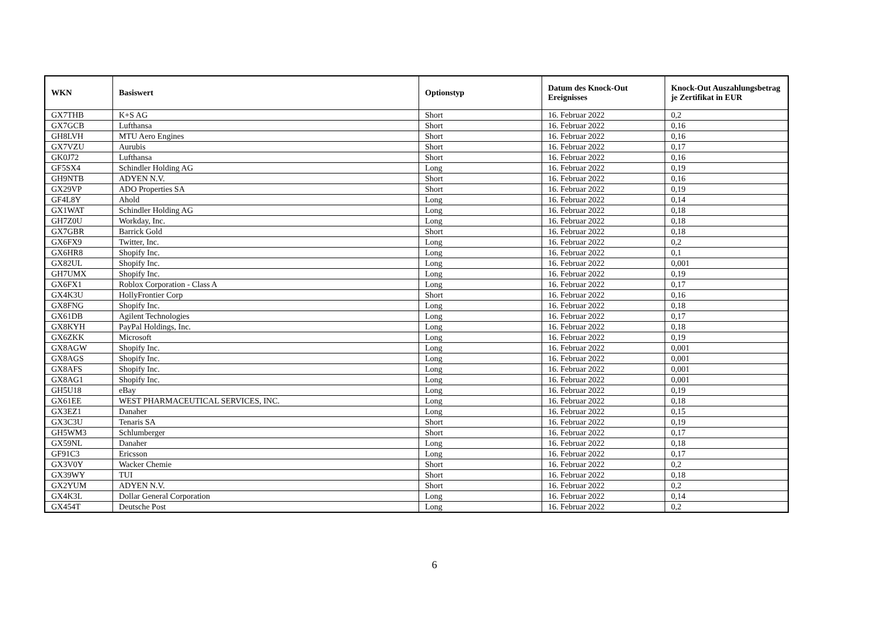| WKN | Basiswert | Optionstyp | Datum des Knock-Out Ereignisses | Knock-Out Auszahlungsbetrag je Zertifikat in EUR |
| --- | --- | --- | --- | --- |
| GX7THB | K+S AG | Short | 16. Februar 2022 | 0,2 |
| GX7GCB | Lufthansa | Short | 16. Februar 2022 | 0,16 |
| GH8LVH | MTU Aero Engines | Short | 16. Februar 2022 | 0,16 |
| GX7VZU | Aurubis | Short | 16. Februar 2022 | 0,17 |
| GK0J72 | Lufthansa | Short | 16. Februar 2022 | 0,16 |
| GF5SX4 | Schindler Holding AG | Long | 16. Februar 2022 | 0,19 |
| GH9NTB | ADYEN N.V. | Short | 16. Februar 2022 | 0,16 |
| GX29VP | ADO Properties SA | Short | 16. Februar 2022 | 0,19 |
| GF4L8Y | Ahold | Long | 16. Februar 2022 | 0,14 |
| GX1WAT | Schindler Holding AG | Long | 16. Februar 2022 | 0,18 |
| GH7Z0U | Workday, Inc. | Long | 16. Februar 2022 | 0,18 |
| GX7GBR | Barrick Gold | Short | 16. Februar 2022 | 0,18 |
| GX6FX9 | Twitter, Inc. | Long | 16. Februar 2022 | 0,2 |
| GX6HR8 | Shopify Inc. | Long | 16. Februar 2022 | 0,1 |
| GX82UL | Shopify Inc. | Long | 16. Februar 2022 | 0,001 |
| GH7UMX | Shopify Inc. | Long | 16. Februar 2022 | 0,19 |
| GX6FX1 | Roblox Corporation - Class A | Long | 16. Februar 2022 | 0,17 |
| GX4K3U | HollyFrontier Corp | Short | 16. Februar 2022 | 0,16 |
| GX8FNG | Shopify Inc. | Long | 16. Februar 2022 | 0,18 |
| GX61DB | Agilent Technologies | Long | 16. Februar 2022 | 0,17 |
| GX8KYH | PayPal Holdings, Inc. | Long | 16. Februar 2022 | 0,18 |
| GX6ZKK | Microsoft | Long | 16. Februar 2022 | 0,19 |
| GX8AGW | Shopify Inc. | Long | 16. Februar 2022 | 0,001 |
| GX8AGS | Shopify Inc. | Long | 16. Februar 2022 | 0,001 |
| GX8AFS | Shopify Inc. | Long | 16. Februar 2022 | 0,001 |
| GX8AG1 | Shopify Inc. | Long | 16. Februar 2022 | 0,001 |
| GH5U18 | eBay | Long | 16. Februar 2022 | 0,19 |
| GX61EE | WEST PHARMACEUTICAL SERVICES, INC. | Long | 16. Februar 2022 | 0,18 |
| GX3EZ1 | Danaher | Long | 16. Februar 2022 | 0,15 |
| GX3C3U | Tenaris SA | Short | 16. Februar 2022 | 0,19 |
| GH5WM3 | Schlumberger | Short | 16. Februar 2022 | 0,17 |
| GX59NL | Danaher | Long | 16. Februar 2022 | 0,18 |
| GF91C3 | Ericsson | Long | 16. Februar 2022 | 0,17 |
| GX3V0Y | Wacker Chemie | Short | 16. Februar 2022 | 0,2 |
| GX39WY | TUI | Short | 16. Februar 2022 | 0,18 |
| GX2YUM | ADYEN N.V. | Short | 16. Februar 2022 | 0,2 |
| GX4K3L | Dollar General Corporation | Long | 16. Februar 2022 | 0,14 |
| GX454T | Deutsche Post | Long | 16. Februar 2022 | 0,2 |
6